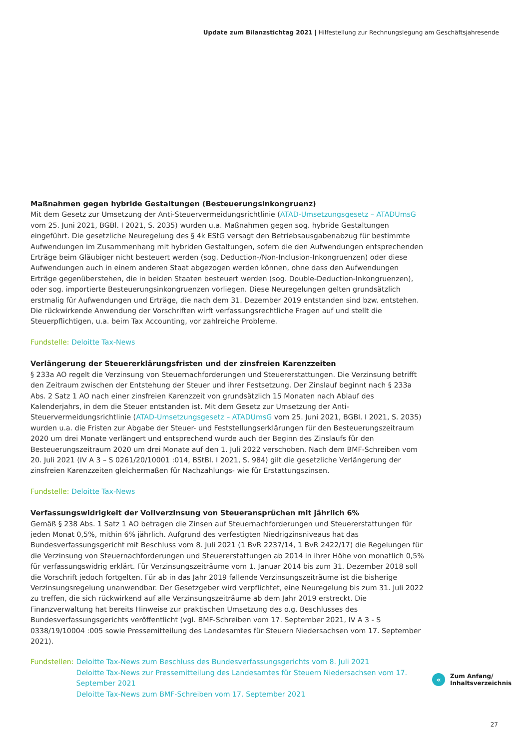Update zum Bilanzstichtag 2021 | Hilfestellung zur Rechnungslegung am Geschäftsjahresende
Maßnahmen gegen hybride Gestaltungen (Besteuerungsinkongruenz)
Mit dem Gesetz zur Umsetzung der Anti-Steuervermeidungsrichtlinie (ATAD-Umsetzungsgesetz – ATADUmsG vom 25. Juni 2021, BGBl. I 2021, S. 2035) wurden u.a. Maßnahmen gegen sog. hybride Gestaltungen eingeführt. Die gesetzliche Neuregelung des § 4k EStG versagt den Betriebsausgabenabzug für bestimmte Aufwendungen im Zusammenhang mit hybriden Gestaltungen, sofern die den Aufwendungen entsprechenden Erträge beim Gläubiger nicht besteuert werden (sog. Deduction-/Non-Inclusion-Inkongruenzen) oder diese Aufwendungen auch in einem anderen Staat abgezogen werden können, ohne dass den Aufwendungen Erträge gegenüberstehen, die in beiden Staaten besteuert werden (sog. Double-Deduction-Inkongruenzen), oder sog. importierte Besteuerungsinkongruenzen vorliegen. Diese Neuregelungen gelten grundsätzlich erstmalig für Aufwendungen und Erträge, die nach dem 31. Dezember 2019 entstanden sind bzw. entstehen. Die rückwirkende Anwendung der Vorschriften wirft verfassungsrechtliche Fragen auf und stellt die Steuerpflichtigen, u.a. beim Tax Accounting, vor zahlreiche Probleme.
Fundstelle: Deloitte Tax-News
Verlängerung der Steuererklärungsfristen und der zinsfreien Karenzzeiten
§ 233a AO regelt die Verzinsung von Steuernachforderungen und Steuererstattungen. Die Verzinsung betrifft den Zeitraum zwischen der Entstehung der Steuer und ihrer Festsetzung. Der Zinslauf beginnt nach § 233a Abs. 2 Satz 1 AO nach einer zinsfreien Karenzzeit von grundsätzlich 15 Monaten nach Ablauf des Kalenderjahrs, in dem die Steuer entstanden ist. Mit dem Gesetz zur Umsetzung der Anti-Steuervermeidungsrichtlinie (ATAD-Umsetzungsgesetz – ATADUmsG vom 25. Juni 2021, BGBl. I 2021, S. 2035) wurden u.a. die Fristen zur Abgabe der Steuer- und Feststellungserklärungen für den Besteuerungszeitraum 2020 um drei Monate verlängert und entsprechend wurde auch der Beginn des Zinslaufs für den Besteuerungszeitraum 2020 um drei Monate auf den 1. Juli 2022 verschoben. Nach dem BMF-Schreiben vom 20. Juli 2021 (IV A 3 – S 0261/20/10001 :014, BStBl. I 2021, S. 984) gilt die gesetzliche Verlängerung der zinsfreien Karenzzeiten gleichermaßen für Nachzahlungs- wie für Erstattungszinsen.
Fundstelle: Deloitte Tax-News
Verfassungswidrigkeit der Vollverzinsung von Steueransprüchen mit jährlich 6%
Gemäß § 238 Abs. 1 Satz 1 AO betragen die Zinsen auf Steuernachforderungen und Steuererstattungen für jeden Monat 0,5%, mithin 6% jährlich. Aufgrund des verfestigten Niedrigzinsniveaus hat das Bundesverfassungsgericht mit Beschluss vom 8. Juli 2021 (1 BvR 2237/14, 1 BvR 2422/17) die Regelungen für die Verzinsung von Steuernachforderungen und Steuererstattungen ab 2014 in ihrer Höhe von monatlich 0,5% für verfassungswidrig erklärt. Für Verzinsungszeiträume vom 1. Januar 2014 bis zum 31. Dezember 2018 soll die Vorschrift jedoch fortgelten. Für ab in das Jahr 2019 fallende Verzinsungszeiträume ist die bisherige Verzinsungsregelung unanwendbar. Der Gesetzgeber wird verpflichtet, eine Neuregelung bis zum 31. Juli 2022 zu treffen, die sich rückwirkend auf alle Verzinsungszeiträume ab dem Jahr 2019 erstreckt. Die Finanzverwaltung hat bereits Hinweise zur praktischen Umsetzung des o.g. Beschlusses des Bundesverfassungsgerichts veröffentlicht (vgl. BMF-Schreiben vom 17. September 2021, IV A 3 - S 0338/19/10004 :005 sowie Pressemitteilung des Landesamtes für Steuern Niedersachsen vom 17. September 2021).
Fundstellen: Deloitte Tax-News zum Beschluss des Bundesverfassungsgerichts vom 8. Juli 2021
Deloitte Tax-News zur Pressemitteilung des Landesamtes für Steuern Niedersachsen vom 17. September 2021
Deloitte Tax-News zum BMF-Schreiben vom 17. September 2021
«
Zum Anfang/
Inhaltsverzeichnis
27